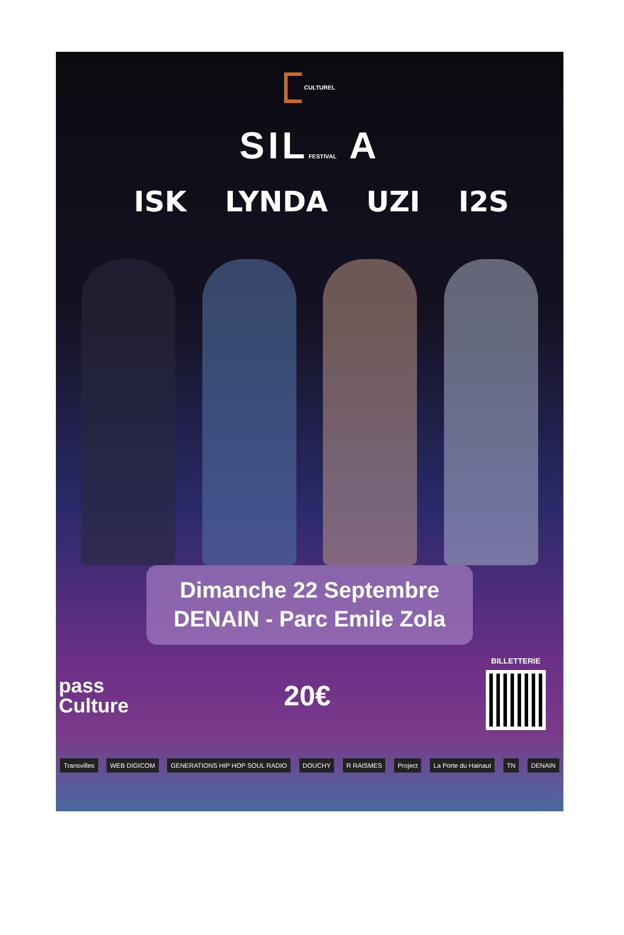CULTUREL
SILFESTIVAL A
ISK LYNDA UZI I2S
Dimanche 22 Septembre
DENAIN - Parc Emile Zola
pass
Culture
20€
BILLETTERIE
Transvilles WEB DIGICOM GENERATIONS HIP HOP SOUL RADIO DOUCHY R RAISMES Project La Porte du Hainaut TN DENAIN